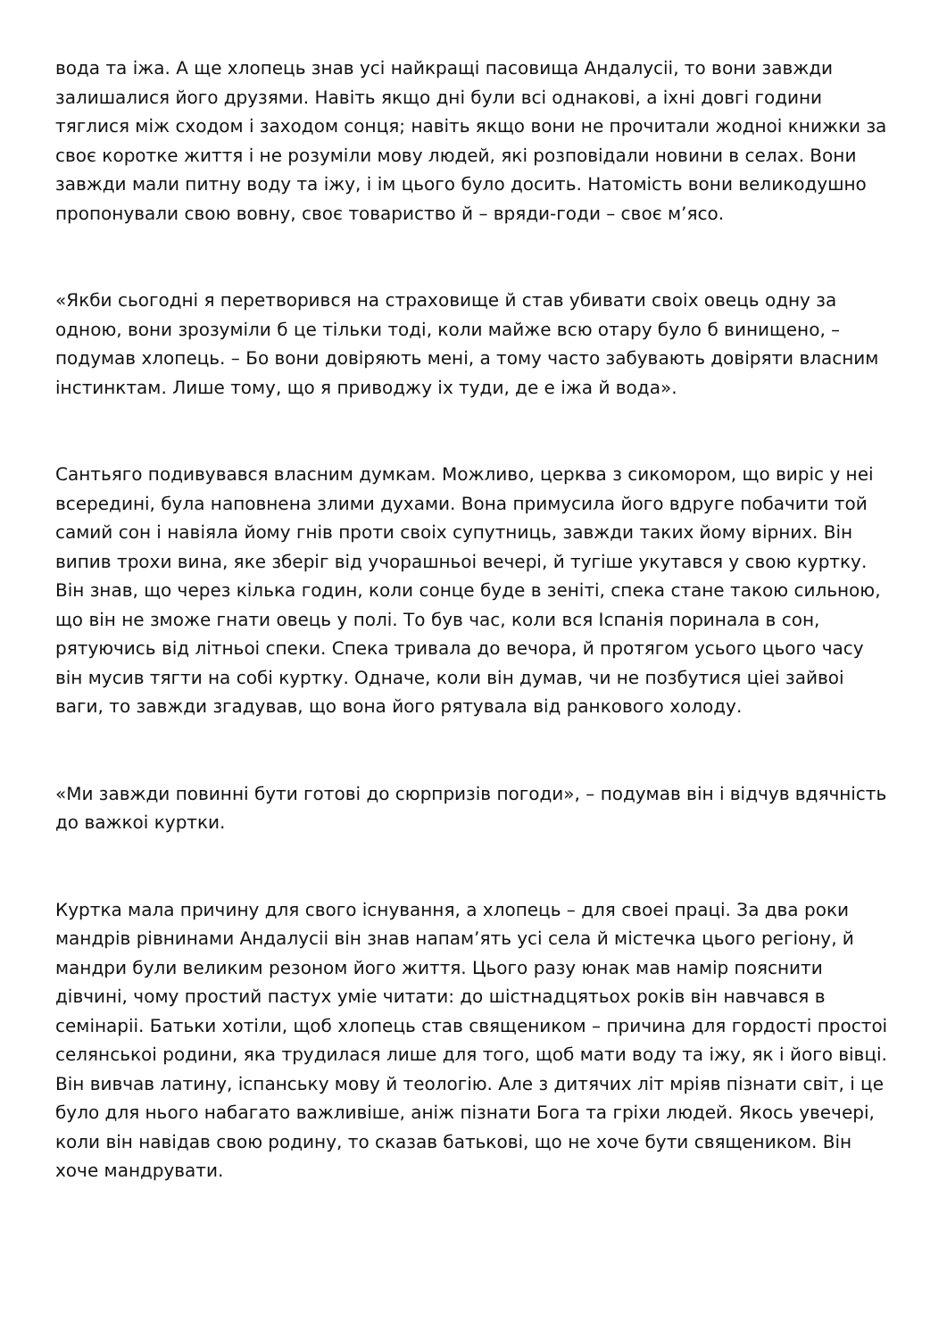вода та іжа. А ще хлопець знав усі найкращі пасовища Андалусіі, то вони завжди залишалися його друзями. Навіть якщо дні були всі однакові, а іхні довгі години тяглися між сходом і заходом сонця; навіть якщо вони не прочитали жодноі книжки за своє коротке життя і не розуміли мову людей, які розповідали новини в селах. Вони завжди мали питну воду та іжу, і ім цього було досить. Натомість вони великодушно пропонували свою вовну, своє товариство й – вряди-годи – своє м’ясо.
«Якби сьогодні я перетворився на страховище й став убивати своіх овець одну за одною, вони зрозуміли б це тільки тоді, коли майже всю отару було б винищено, – подумав хлопець. – Бо вони довіряють мені, а тому часто забувають довіряти власним інстинктам. Лише тому, що я приводжу іх туди, де е іжа й вода».
Сантьяго подивувався власним думкам. Можливо, церква з сикомором, що виріс у неі всередині, була наповнена злими духами. Вона примусила його вдруге побачити той самий сон і навіяла йому гнів проти своіх супутниць, завжди таких йому вірних. Він випив трохи вина, яке зберіг від учорашньоі вечері, й тугіше укутався у свою куртку. Він знав, що через кілька годин, коли сонце буде в зеніті, спека стане такою сильною, що він не зможе гнати овець у полі. То був час, коли вся Іспанія поринала в сон, рятуючись від літньоі спеки. Спека тривала до вечора, й протягом усього цього часу він мусив тягти на собі куртку. Одначе, коли він думав, чи не позбутися ціеі зайвоі ваги, то завжди згадував, що вона його рятувала від ранкового холоду.
«Ми завжди повинні бути готові до сюрпризів погоди», – подумав він і відчув вдячність до важкоі куртки.
Куртка мала причину для свого існування, а хлопець – для своеі праці. За два роки мандрів рівнинами Андалусіі він знав напам’ять усі села й містечка цього регіону, й мандри були великим резоном його життя. Цього разу юнак мав намір пояснити дівчині, чому простий пастух уміе читати: до шістнадцятьох років він навчався в семінаріі. Батьки хотіли, щоб хлопець став священиком – причина для гордості простоі селянськоі родини, яка трудилася лише для того, щоб мати воду та іжу, як і його вівці. Він вивчав латину, іспанську мову й теологію. Але з дитячих літ мріяв пізнати світ, і це було для нього набагато важливіше, аніж пізнати Бога та гріхи людей. Якось увечері, коли він навідав свою родину, то сказав батькові, що не хоче бути священиком. Він хоче мандрувати.